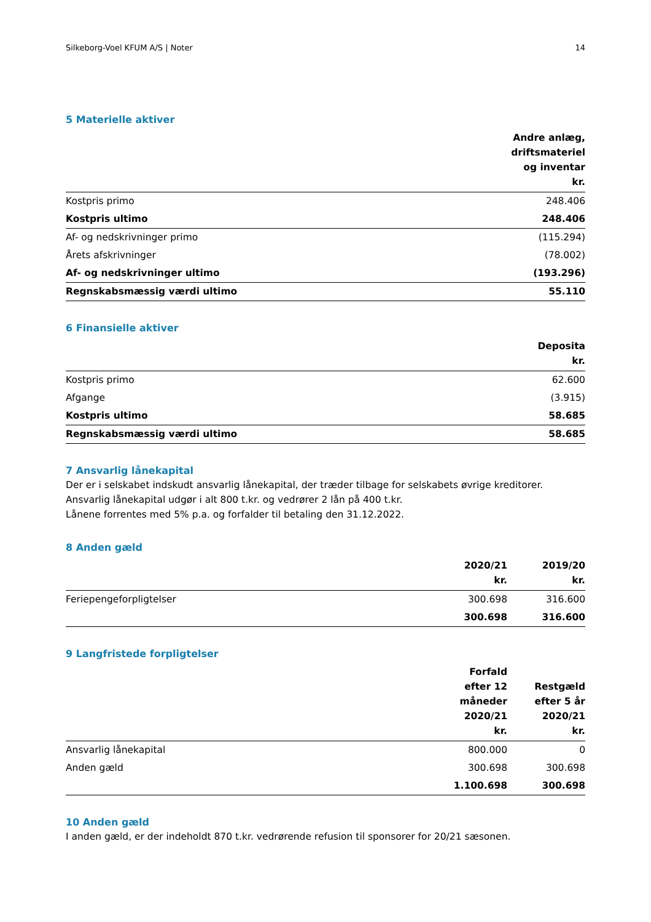Silkeborg-Voel KFUM A/S | Noter 14
5 Materielle aktiver
| | Andre anlæg, driftsmateriel og inventar kr. |
| --- | --- |
| Kostpris primo | 248.406 |
| Kostpris ultimo | 248.406 |
| Af- og nedskrivninger primo | (115.294) |
| Årets afskrivninger | (78.002) |
| Af- og nedskrivninger ultimo | (193.296) |
| Regnskabsmæssig værdi ultimo | 55.110 |
6 Finansielle aktiver
| | Deposita kr. |
| --- | --- |
| Kostpris primo | 62.600 |
| Afgange | (3.915) |
| Kostpris ultimo | 58.685 |
| Regnskabsmæssig værdi ultimo | 58.685 |
7 Ansvarlig lånekapital
Der er i selskabet indskudt ansvarlig lånekapital, der træder tilbage for selskabets øvrige kreditorer.
Ansvarlig lånekapital udgør i alt 800 t.kr. og vedrører 2 lån på 400 t.kr.
Lånene forrentes med 5% p.a. og forfalder til betaling den 31.12.2022.
8 Anden gæld
| | 2020/21 kr. | 2019/20 kr. |
| --- | --- | --- |
| Feriepengeforpligtelser | 300.698 | 316.600 |
| | 300.698 | 316.600 |
9 Langfristede forpligtelser
| | Forfald efter 12 måneder 2020/21 kr. | Restgæld efter 5 år 2020/21 kr. |
| --- | --- | --- |
| Ansvarlig lånekapital | 800.000 | 0 |
| Anden gæld | 300.698 | 300.698 |
| | 1.100.698 | 300.698 |
10 Anden gæld
I anden gæld, er der indeholdt 870 t.kr. vedrørende refusion til sponsorer for 20/21 sæsonen.